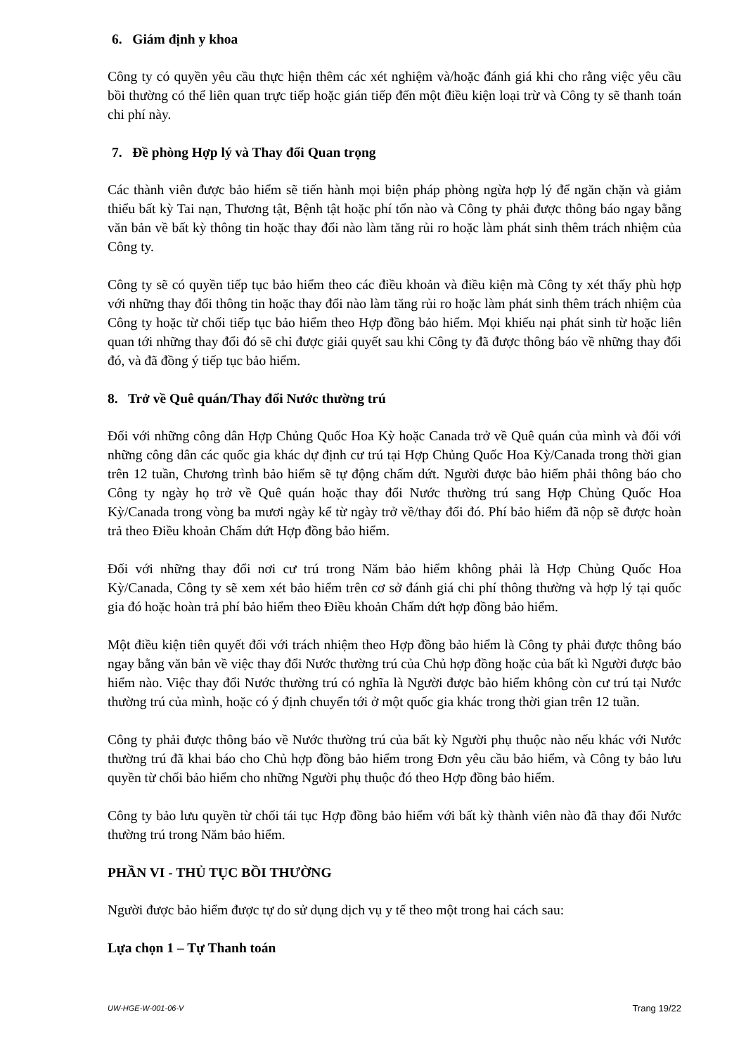6. Giám định y khoa
Công ty có quyền yêu cầu thực hiện thêm các xét nghiệm và/hoặc đánh giá khi cho rằng việc yêu cầu bồi thường có thể liên quan trực tiếp hoặc gián tiếp đến một điều kiện loại trừ và Công ty sẽ thanh toán chi phí này.
7. Đề phòng Hợp lý và Thay đổi Quan trọng
Các thành viên được bảo hiểm sẽ tiến hành mọi biện pháp phòng ngừa hợp lý để ngăn chặn và giảm thiểu bất kỳ Tai nạn, Thương tật, Bệnh tật hoặc phí tổn nào và Công ty phải được thông báo ngay bằng văn bản về bất kỳ thông tin hoặc thay đổi nào làm tăng rủi ro hoặc làm phát sinh thêm trách nhiệm của Công ty.
Công ty sẽ có quyền tiếp tục bảo hiểm theo các điều khoản và điều kiện mà Công ty xét thấy phù hợp với những thay đổi thông tin hoặc thay đổi nào làm tăng rủi ro hoặc làm phát sinh thêm trách nhiệm của Công ty hoặc từ chối tiếp tục bảo hiểm theo Hợp đồng bảo hiểm. Mọi khiếu nại phát sinh từ hoặc liên quan tới những thay đổi đó sẽ chỉ được giải quyết sau khi Công ty đã được thông báo về những thay đổi đó, và đã đồng ý tiếp tục bảo hiểm.
8. Trở về Quê quán/Thay đổi Nước thường trú
Đối với những công dân Hợp Chủng Quốc Hoa Kỳ hoặc Canada trở về Quê quán của mình và đối với những công dân các quốc gia khác dự định cư trú tại Hợp Chủng Quốc Hoa Kỳ/Canada trong thời gian trên 12 tuần, Chương trình bảo hiểm sẽ tự động chấm dứt. Người được bảo hiểm phải thông báo cho Công ty ngày họ trở về Quê quán hoặc thay đổi Nước thường trú sang Hợp Chủng Quốc Hoa Kỳ/Canada trong vòng ba mươi ngày kể từ ngày trở về/thay đổi đó. Phí bảo hiểm đã nộp sẽ được hoàn trả theo Điều khoản Chấm dứt Hợp đồng bảo hiểm.
Đối với những thay đổi nơi cư trú trong Năm bảo hiểm không phải là Hợp Chủng Quốc Hoa Kỳ/Canada, Công ty sẽ xem xét bảo hiểm trên cơ sở đánh giá chi phí thông thường và hợp lý tại quốc gia đó hoặc hoàn trả phí bảo hiểm theo Điều khoản Chấm dứt hợp đồng bảo hiểm.
Một điều kiện tiên quyết đối với trách nhiệm theo Hợp đồng bảo hiểm là Công ty phải được thông báo ngay bằng văn bản về việc thay đổi Nước thường trú của Chủ hợp đồng hoặc của bất kì Người được bảo hiểm nào. Việc thay đổi Nước thường trú có nghĩa là Người được bảo hiểm không còn cư trú tại Nước thường trú của mình, hoặc có ý định chuyển tới ở một quốc gia khác trong thời gian trên 12 tuần.
Công ty phải được thông báo về Nước thường trú của bất kỳ Người phụ thuộc nào nếu khác với Nước thường trú đã khai báo cho Chủ hợp đồng bảo hiểm trong Đơn yêu cầu bảo hiểm, và Công ty bảo lưu quyền từ chối bảo hiểm cho những Người phụ thuộc đó theo Hợp đồng bảo hiểm.
Công ty bảo lưu quyền từ chối tái tục Hợp đồng bảo hiểm với bất kỳ thành viên nào đã thay đổi Nước thường trú trong Năm bảo hiểm.
PHẦN VI - THỦ TỤC BỒI THƯỜNG
Người được bảo hiểm được tự do sử dụng dịch vụ y tế theo một trong hai cách sau:
Lựa chọn 1 – Tự Thanh toán
UW-HGE-W-001-06-V Trang 19/22